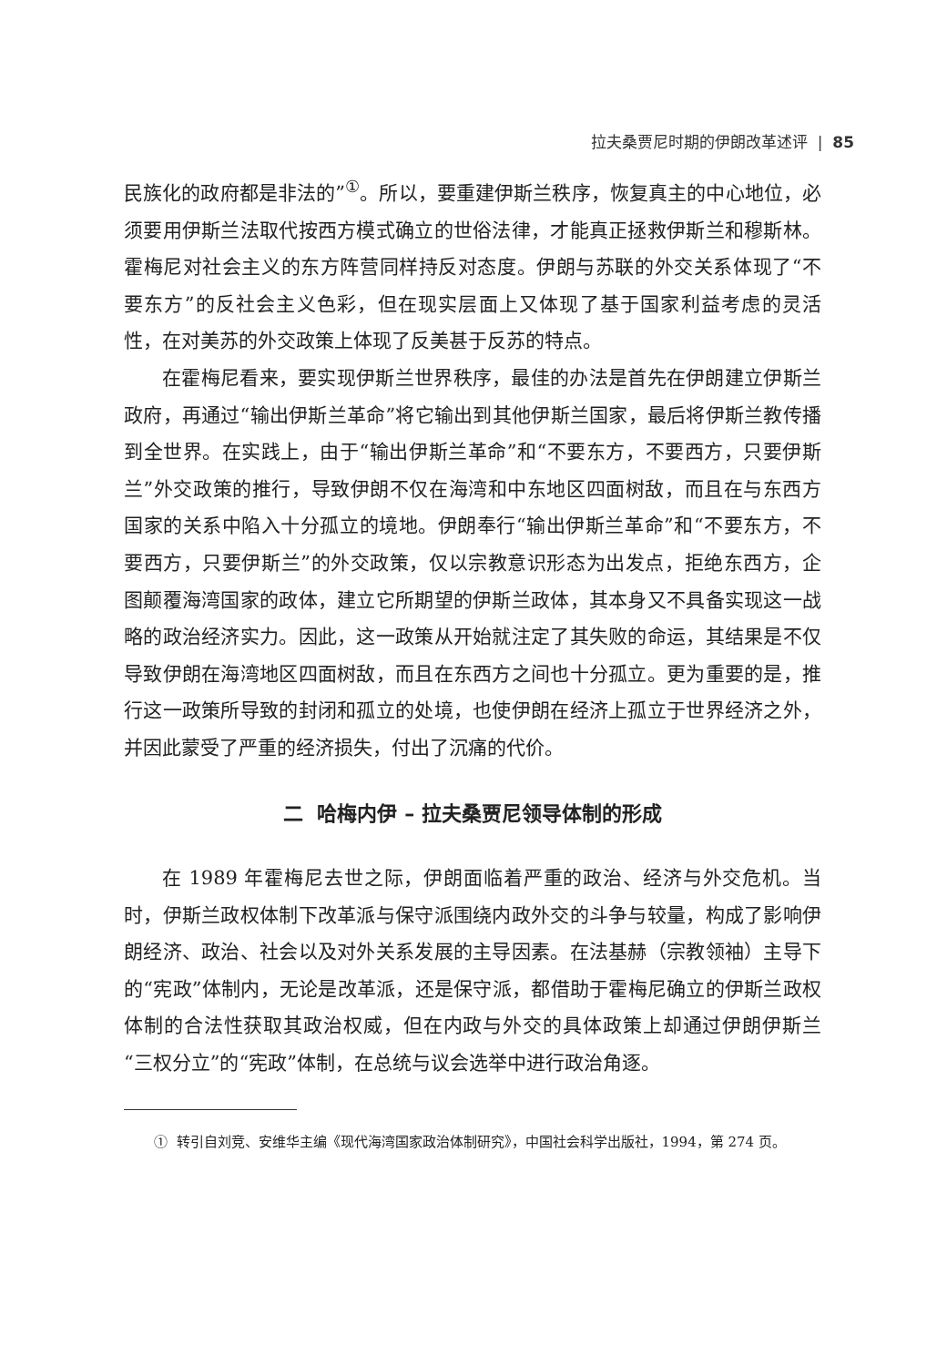拉夫桑贾尼时期的伊朗改革述评 | 85
民族化的政府都是非法的”<sup>①</sup>。所以，要重建伊斯兰秩序，恢复真主的中心地位，必须要用伊斯兰法取代按西方模式确立的世俗法律，才能真正拯救伊斯兰和穆斯林。霍梅尼对社会主义的东方阵营同样持反对态度。伊朗与苏联的外交关系体现了“不要东方”的反社会主义色彩，但在现实层面上又体现了基于国家利益考虑的灵活性，在对美苏的外交政策上体现了反美甚于反苏的特点。
在霍梅尼看来，要实现伊斯兰世界秩序，最佳的办法是首先在伊朗建立伊斯兰政府，再通过“输出伊斯兰革命”将它输出到其他伊斯兰国家，最后将伊斯兰教传播到全世界。在实践上，由于“输出伊斯兰革命”和“不要东方，不要西方，只要伊斯兰”外交政策的推行，导致伊朗不仅在海湾和中东地区四面树敌，而且在与东西方国家的关系中陷入十分孤立的境地。伊朗奉行“输出伊斯兰革命”和“不要东方，不要西方，只要伊斯兰”的外交政策，仅以宗教意识形态为出发点，拒绝东西方，企图颠覆海湾国家的政体，建立它所期望的伊斯兰政体，其本身又不具备实现这一战略的政治经济实力。因此，这一政策从开始就注定了其失败的命运，其结果是不仅导致伊朗在海湾地区四面树敌，而且在东西方之间也十分孤立。更为重要的是，推行这一政策所导致的封闭和孤立的处境，也使伊朗在经济上孤立于世界经济之外，并因此蒙受了严重的经济损失，付出了沉痛的代价。
二 哈梅内伊 – 拉夫桑贾尼领导体制的形成
在 1989 年霍梅尼去世之际，伊朗面临着严重的政治、经济与外交危机。当时，伊斯兰政权体制下改革派与保守派围绕内政外交的斗争与较量，构成了影响伊朗经济、政治、社会以及对外关系发展的主导因素。在法基赫（宗教领袖）主导下的“宪政”体制内，无论是改革派，还是保守派，都借助于霍梅尼确立的伊斯兰政权体制的合法性获取其政治权威，但在内政与外交的具体政策上却通过伊朗伊斯兰“三权分立”的“宪政”体制，在总统与议会选举中进行政治角逐。
① 转引自刘竞、安维华主编《现代海湾国家政治体制研究》，中国社会科学出版社，1994，第 274 页。